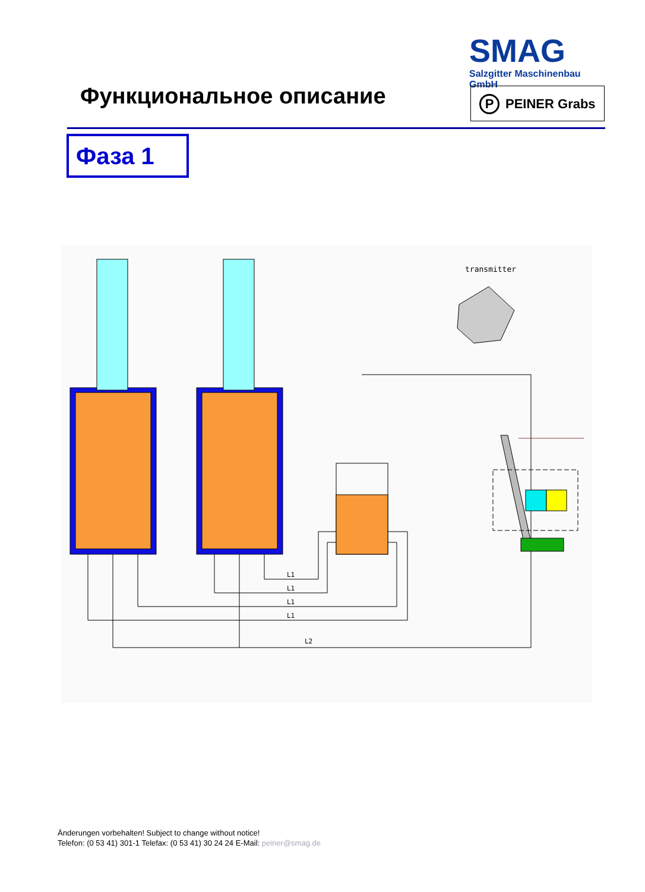SMAG
Salzgitter Maschinenbau GmbH
P PEINER Grabs
Функциональное описание
Фаза 1
transmitter
L1
L1
L1
L1
L2
Änderungen vorbehalten! Subject to change without notice!
Telefon: (0 53 41) 301-1 Telefax: (0 53 41) 30 24 24 E-Mail: peiner@smag.de